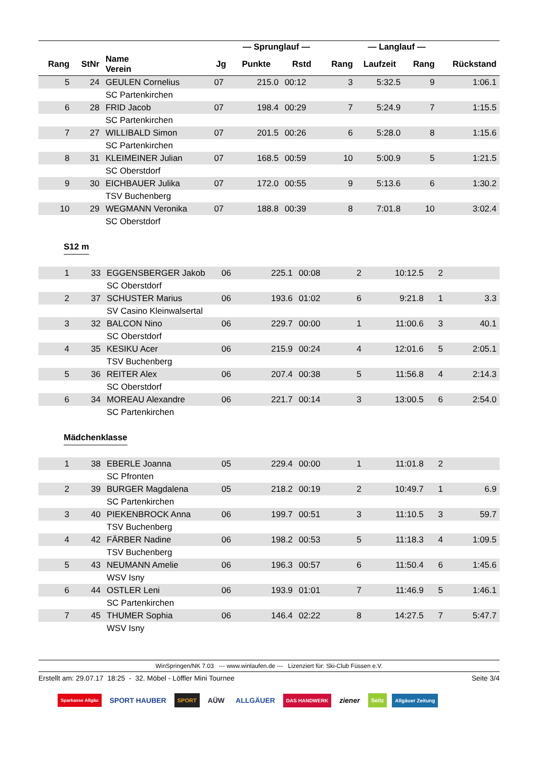| | | | | — Sprunglauf — | | | — Langlauf — | | |
| --- | --- | --- | --- | --- | --- | --- | --- | --- | --- |
| Rang | StNr | Name Verein | Jg | Punkte | Rstd | Rang | Laufzeit | Rang | Rückstand |
| 5 | 24 | GEULEN Cornelius | 07 | 215.0 | 00:12 | 3 | 5:32.5 | 9 | 1:06.1 |
| | | SC Partenkirchen | | | | | | | |
| 6 | 28 | FRID Jacob | 07 | 198.4 | 00:29 | 7 | 5:24.9 | 7 | 1:15.5 |
| | | SC Partenkirchen | | | | | | | |
| 7 | 27 | WILLIBALD Simon | 07 | 201.5 | 00:26 | 6 | 5:28.0 | 8 | 1:15.6 |
| | | SC Partenkirchen | | | | | | | |
| 8 | 31 | KLEIMEINER Julian | 07 | 168.5 | 00:59 | 10 | 5:00.9 | 5 | 1:21.5 |
| | | SC Oberstdorf | | | | | | | |
| 9 | 30 | EICHBAUER Julika | 07 | 172.0 | 00:55 | 9 | 5:13.6 | 6 | 1:30.2 |
| | | TSV Buchenberg | | | | | | | |
| 10 | 29 | WEGMANN Veronika | 07 | 188.8 | 00:39 | 8 | 7:01.8 | 10 | 3:02.4 |
| | | SC Oberstdorf | | | | | | | |
S12 m
| 1 | 33 | EGGENSBERGER Jakob | 06 | 225.1 | 00:08 | 2 | 10:12.5 | 2 | |
| | | SC Oberstdorf | | | | | | | |
| 2 | 37 | SCHUSTER Marius | 06 | 193.6 | 01:02 | 6 | 9:21.8 | 1 | 3.3 |
| | | SV Casino Kleinwalsertal | | | | | | | |
| 3 | 32 | BALCON Nino | 06 | 229.7 | 00:00 | 1 | 11:00.6 | 3 | 40.1 |
| | | SC Oberstdorf | | | | | | | |
| 4 | 35 | KESIKU Acer | 06 | 215.9 | 00:24 | 4 | 12:01.6 | 5 | 2:05.1 |
| | | TSV Buchenberg | | | | | | | |
| 5 | 36 | REITER Alex | 06 | 207.4 | 00:38 | 5 | 11:56.8 | 4 | 2:14.3 |
| | | SC Oberstdorf | | | | | | | |
| 6 | 34 | MOREAU Alexandre | 06 | 221.7 | 00:14 | 3 | 13:00.5 | 6 | 2:54.0 |
| | | SC Partenkirchen | | | | | | | |
Mädchenklasse
| 1 | 38 | EBERLE Joanna | 05 | 229.4 | 00:00 | 1 | 11:01.8 | 2 | |
| | | SC Pfronten | | | | | | | |
| 2 | 39 | BURGER Magdalena | 05 | 218.2 | 00:19 | 2 | 10:49.7 | 1 | 6.9 |
| | | SC Partenkirchen | | | | | | | |
| 3 | 40 | PIEKENBROCK Anna | 06 | 199.7 | 00:51 | 3 | 11:10.5 | 3 | 59.7 |
| | | TSV Buchenberg | | | | | | | |
| 4 | 42 | FÄRBER Nadine | 06 | 198.2 | 00:53 | 5 | 11:18.3 | 4 | 1:09.5 |
| | | TSV Buchenberg | | | | | | | |
| 5 | 43 | NEUMANN Amelie | 06 | 196.3 | 00:57 | 6 | 11:50.4 | 6 | 1:45.6 |
| | | WSV Isny | | | | | | | |
| 6 | 44 | OSTLER Leni | 06 | 193.9 | 01:01 | 7 | 11:46.9 | 5 | 1:46.1 |
| | | SC Partenkirchen | | | | | | | |
| 7 | 45 | THUMER Sophia | 06 | 146.4 | 02:22 | 8 | 14:27.5 | 7 | 5:47.7 |
| | | WSV Isny | | | | | | | |
WinSpringen/NK 7.03 --- www.winlaufen.de --- Lizenziert für: Ski-Club Füssen e.V.
Erstellt am: 29.07.17 18:25 - 32. Möbel - Löffler Mini Tournee Seite 3/4
Sparkasse Allgäu SPORT HAUBER SPORT AÜW ALLGÄUER DAS HANDWERK ziener Seitz Allgäuer Zeitung